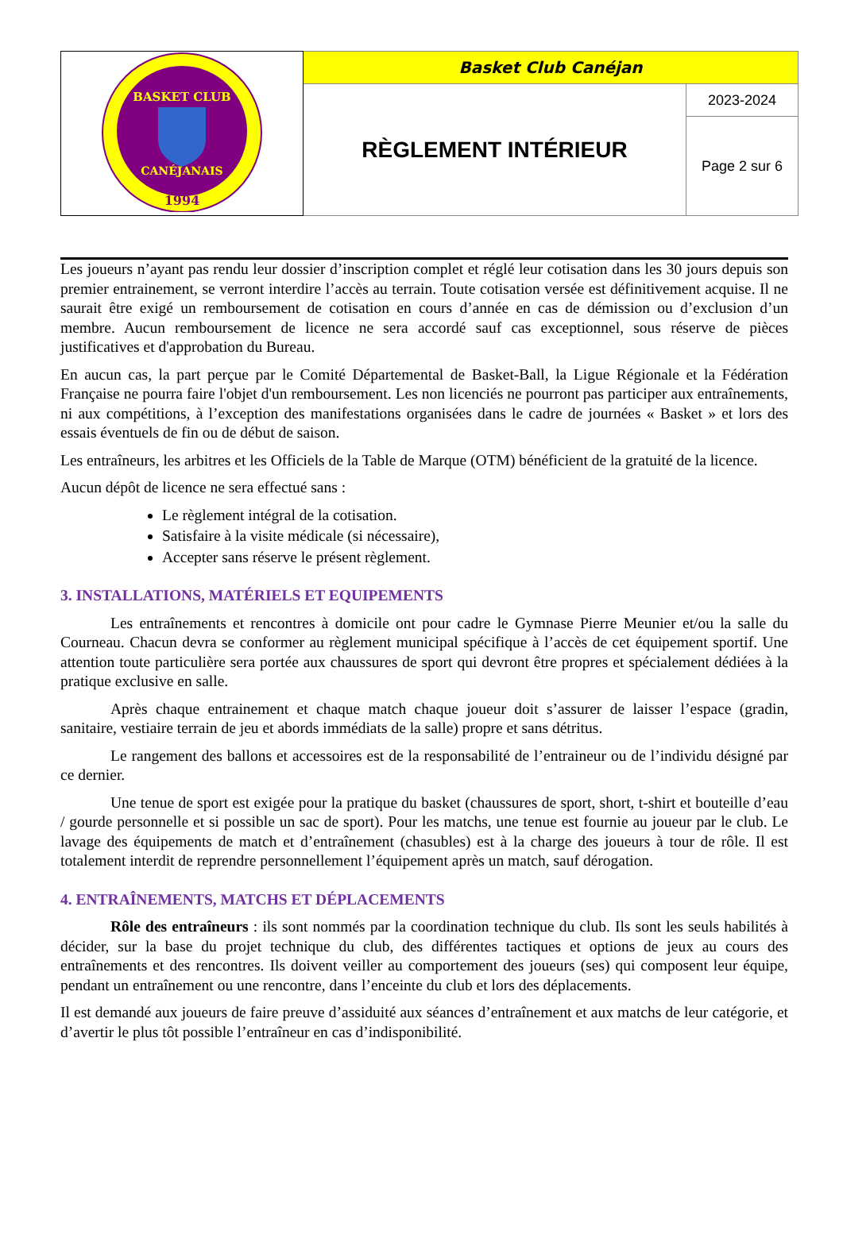| BASKET CLUB CANÉJANAIS 1994 | Basket Club Canéjan | |
| | RÈGLEMENT INTÉRIEUR | 2023-2024 |
| | | Page 2 sur 6 |
Les joueurs n’ayant pas rendu leur dossier d’inscription complet et réglé leur cotisation dans les 30 jours depuis son premier entrainement, se verront interdire l’accès au terrain. Toute cotisation versée est définitivement acquise. Il ne saurait être exigé un remboursement de cotisation en cours d’année en cas de démission ou d’exclusion d’un membre. Aucun remboursement de licence ne sera accordé sauf cas exceptionnel, sous réserve de pièces justificatives et d'approbation du Bureau.
En aucun cas, la part perçue par le Comité Départemental de Basket-Ball, la Ligue Régionale et la Fédération Française ne pourra faire l'objet d'un remboursement. Les non licenciés ne pourront pas participer aux entraînements, ni aux compétitions, à l’exception des manifestations organisées dans le cadre de journées « Basket » et lors des essais éventuels de fin ou de début de saison.
Les entraîneurs, les arbitres et les Officiels de la Table de Marque (OTM) bénéficient de la gratuité de la licence.
Aucun dépôt de licence ne sera effectué sans :
Le règlement intégral de la cotisation.
Satisfaire à la visite médicale (si nécessaire),
Accepter sans réserve le présent règlement.
3. INSTALLATIONS, MATÉRIELS ET EQUIPEMENTS
Les entraînements et rencontres à domicile ont pour cadre le Gymnase Pierre Meunier et/ou la salle du Courneau. Chacun devra se conformer au règlement municipal spécifique à l’accès de cet équipement sportif. Une attention toute particulière sera portée aux chaussures de sport qui devront être propres et spécialement dédiées à la pratique exclusive en salle.
Après chaque entrainement et chaque match chaque joueur doit s’assurer de laisser l’espace (gradin, sanitaire, vestiaire terrain de jeu et abords immédiats de la salle) propre et sans détritus.
Le rangement des ballons et accessoires est de la responsabilité de l’entraineur ou de l’individu désigné par ce dernier.
Une tenue de sport est exigée pour la pratique du basket (chaussures de sport, short, t-shirt et bouteille d’eau / gourde personnelle et si possible un sac de sport). Pour les matchs, une tenue est fournie au joueur par le club. Le lavage des équipements de match et d’entraînement (chasubles) est à la charge des joueurs à tour de rôle. Il est totalement interdit de reprendre personnellement l’équipement après un match, sauf dérogation.
4. ENTRAÎNEMENTS, MATCHS ET DÉPLACEMENTS
Rôle des entraîneurs : ils sont nommés par la coordination technique du club. Ils sont les seuls habilités à décider, sur la base du projet technique du club, des différentes tactiques et options de jeux au cours des entraînements et des rencontres. Ils doivent veiller au comportement des joueurs (ses) qui composent leur équipe, pendant un entraînement ou une rencontre, dans l’enceinte du club et lors des déplacements.
Il est demandé aux joueurs de faire preuve d’assiduité aux séances d’entraînement et aux matchs de leur catégorie, et d’avertir le plus tôt possible l’entraîneur en cas d’indisponibilité.